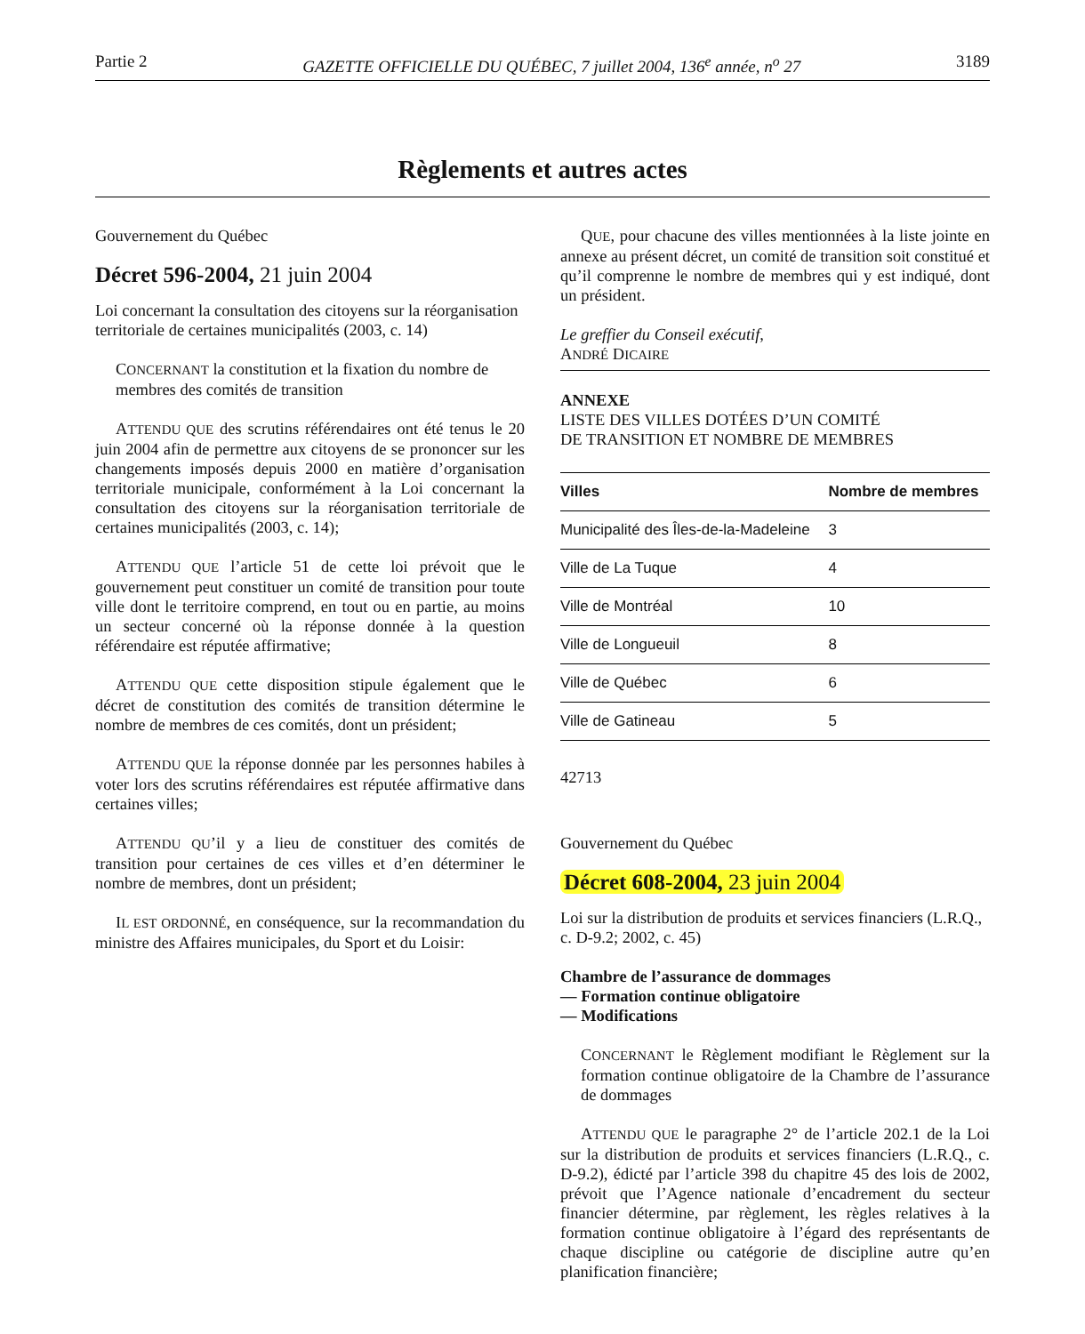Partie 2 GAZETTE OFFICIELLE DU QUÉBEC, 7 juillet 2004, 136<sup>e</sup> année, n<sup>o</sup> 27 3189
Règlements et autres actes
Gouvernement du Québec
Décret 596-2004, 21 juin 2004
Loi concernant la consultation des citoyens sur la réorganisation territoriale de certaines municipalités (2003, c. 14)
CONCERNANT la constitution et la fixation du nombre de membres des comités de transition
ATTENDU QUE des scrutins référendaires ont été tenus le 20 juin 2004 afin de permettre aux citoyens de se prononcer sur les changements imposés depuis 2000 en matière d’organisation territoriale municipale, conformément à la Loi concernant la consultation des citoyens sur la réorganisation territoriale de certaines municipalités (2003, c. 14);
ATTENDU QUE l’article 51 de cette loi prévoit que le gouvernement peut constituer un comité de transition pour toute ville dont le territoire comprend, en tout ou en partie, au moins un secteur concerné où la réponse donnée à la question référendaire est réputée affirmative;
ATTENDU QUE cette disposition stipule également que le décret de constitution des comités de transition détermine le nombre de membres de ces comités, dont un président;
ATTENDU QUE la réponse donnée par les personnes habiles à voter lors des scrutins référendaires est réputée affirmative dans certaines villes;
ATTENDU QU’il y a lieu de constituer des comités de transition pour certaines de ces villes et d’en déterminer le nombre de membres, dont un président;
IL EST ORDONNÉ, en conséquence, sur la recommandation du ministre des Affaires municipales, du Sport et du Loisir:
QUE, pour chacune des villes mentionnées à la liste jointe en annexe au présent décret, un comité de transition soit constitué et qu’il comprenne le nombre de membres qui y est indiqué, dont un président.
Le greffier du Conseil exécutif,
ANDRÉ DICAIRE
ANNEXE
LISTE DES VILLES DOTÉES D’UN COMITÉ
DE TRANSITION ET NOMBRE DE MEMBRES
| Villes | Nombre de membres |
| --- | --- |
| Municipalité des Îles-de-la-Madeleine | 3 |
| Ville de La Tuque | 4 |
| Ville de Montréal | 10 |
| Ville de Longueuil | 8 |
| Ville de Québec | 6 |
| Ville de Gatineau | 5 |
42713
Gouvernement du Québec
Décret 608-2004, 23 juin 2004
Loi sur la distribution de produits et services financiers (L.R.Q., c. D-9.2; 2002, c. 45)
Chambre de l’assurance de dommages
— Formation continue obligatoire
— Modifications
CONCERNANT le Règlement modifiant le Règlement sur la formation continue obligatoire de la Chambre de l’assurance de dommages
ATTENDU QUE le paragraphe 2° de l’article 202.1 de la Loi sur la distribution de produits et services financiers (L.R.Q., c. D-9.2), édicté par l’article 398 du chapitre 45 des lois de 2002, prévoit que l’Agence nationale d’encadrement du secteur financier détermine, par règlement, les règles relatives à la formation continue obligatoire à l’égard des représentants de chaque discipline ou catégorie de discipline autre qu’en planification financière;